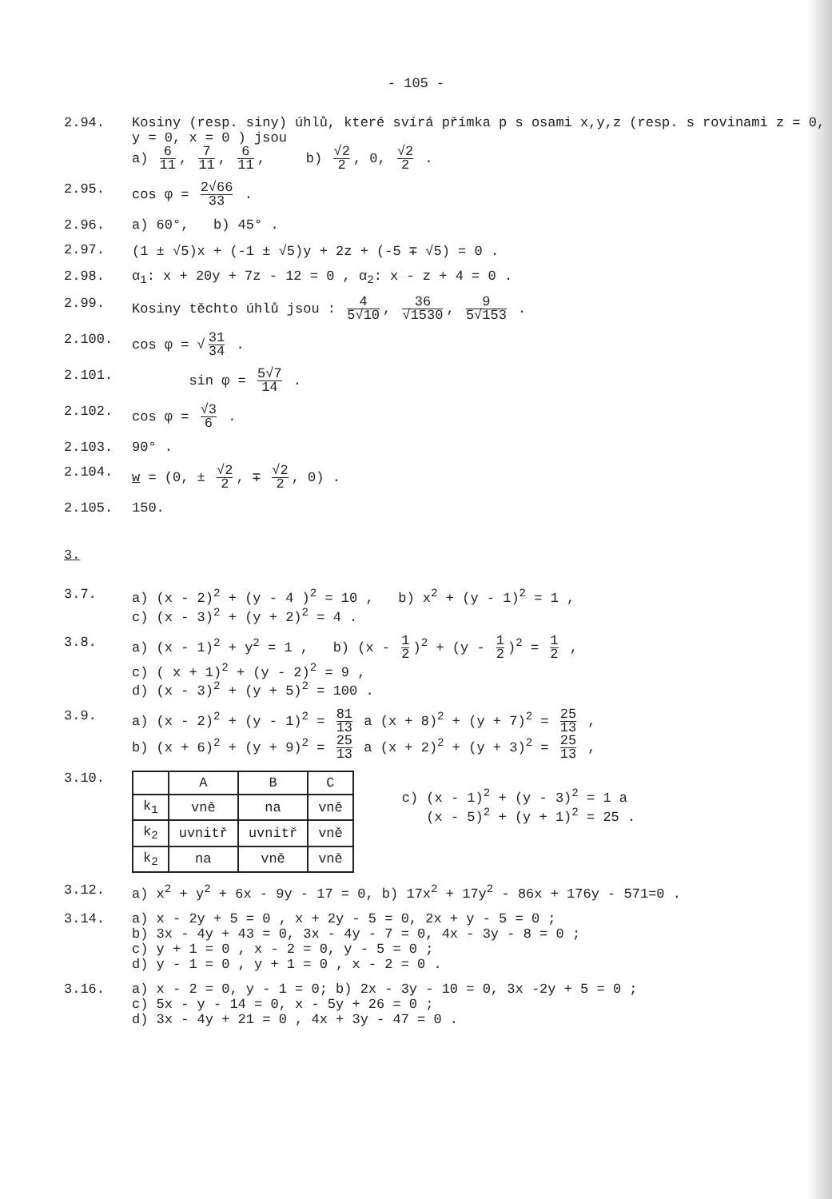- 105 -
2.94. Kosiny (resp. siny) úhlů, které svírá přímka p s osami x,y,z (resp. s rovinami z = 0, y = 0, x = 0 ) jsou
a) 6 11, 7 11, 6 11, b) √2 2, 0, √2 2 .
2.95. cos φ = 2√66 33 .
2.96. a) 60°, b) 45° .
2.97. (1 ± √5)x + (-1 ± √5)y + 2z + (-5 ∓ √5) = 0 .
2.98. α<sub>1</sub>: x + 20y + 7z - 12 = 0 , α<sub>2</sub>: x - z + 4 = 0 .
2.99. Kosiny těchto úhlů jsou : 4 5√10, 36 √1530, 9 5√153 .
2.100. cos φ = √ 31 34 .
2.101. sin φ = 5√7 14 .
2.102. cos φ = √3 6 .
2.103. 90° .
2.104. w = (0, ± √2 2, ∓ √2 2, 0) .
2.105. 150.
3.
3.7. a) (x - 2)<sup>2</sup> + (y - 4 )<sup>2</sup> = 10 , b) x<sup>2</sup> + (y - 1)<sup>2</sup> = 1 ,
c) (x - 3)<sup>2</sup> + (y + 2)<sup>2</sup> = 4 .
3.8. a) (x - 1)<sup>2</sup> + y<sup>2</sup> = 1 , b) (x - 1 2)<sup>2</sup> + (y - 1 2)<sup>2</sup> = 1 2 ,
c) ( x + 1)<sup>2</sup> + (y - 2)<sup>2</sup> = 9 ,
d) (x - 3)<sup>2</sup> + (y + 5)<sup>2</sup> = 100 .
3.9. a) (x - 2)<sup>2</sup> + (y - 1)<sup>2</sup> = 81 13 a (x + 8)<sup>2</sup> + (y + 7)<sup>2</sup> = 25 13 ,
b) (x + 6)<sup>2</sup> + (y + 9)<sup>2</sup> = 25 13 a (x + 2)<sup>2</sup> + (y + 3)<sup>2</sup> = 25 13 ,
3.10.
| | A | B | C |
| --- | --- | --- | --- |
| k<sub>1</sub> | vně | na | vně |
| k<sub>2</sub> | uvnitř | uvnitř | vně |
| k<sub>2</sub> | na | vně | vně |
c) (x - 1)<sup>2</sup> + (y - 3)<sup>2</sup> = 1 a
(x - 5)<sup>2</sup> + (y + 1)<sup>2</sup> = 25 .
3.12. a) x<sup>2</sup> + y<sup>2</sup> + 6x - 9y - 17 = 0, b) 17x<sup>2</sup> + 17y<sup>2</sup> - 86x + 176y - 571=0 .
3.14. a) x - 2y + 5 = 0 , x + 2y - 5 = 0, 2x + y - 5 = 0 ;
b) 3x - 4y + 43 = 0, 3x - 4y - 7 = 0, 4x - 3y - 8 = 0 ;
c) y + 1 = 0 , x - 2 = 0, y - 5 = 0 ;
d) y - 1 = 0 , y + 1 = 0 , x - 2 = 0 .
3.16. a) x - 2 = 0, y - 1 = 0; b) 2x - 3y - 10 = 0, 3x -2y + 5 = 0 ;
c) 5x - y - 14 = 0, x - 5y + 26 = 0 ;
d) 3x - 4y + 21 = 0 , 4x + 3y - 47 = 0 .